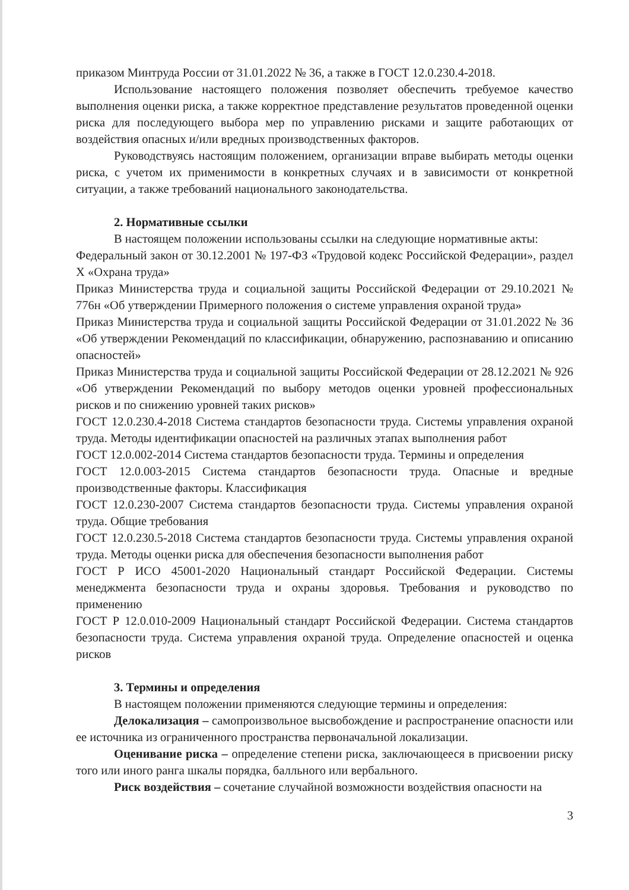приказом Минтруда России от 31.01.2022 № 36, а также в ГОСТ 12.0.230.4-2018.
Использование настоящего положения позволяет обеспечить требуемое качество выполнения оценки риска, а также корректное представление результатов проведенной оценки риска для последующего выбора мер по управлению рисками и защите работающих от воздействия опасных и/или вредных производственных факторов.
Руководствуясь настоящим положением, организации вправе выбирать методы оценки риска, с учетом их применимости в конкретных случаях и в зависимости от конкретной ситуации, а также требований национального законодательства.
2. Нормативные ссылки
В настоящем положении использованы ссылки на следующие нормативные акты:
Федеральный закон от 30.12.2001 № 197-ФЗ «Трудовой кодекс Российской Федерации», раздел X «Охрана труда»
Приказ Министерства труда и социальной защиты Российской Федерации от 29.10.2021 № 776н «Об утверждении Примерного положения о системе управления охраной труда»
Приказ Министерства труда и социальной защиты Российской Федерации от 31.01.2022 № 36 «Об утверждении Рекомендаций по классификации, обнаружению, распознаванию и описанию опасностей»
Приказ Министерства труда и социальной защиты Российской Федерации от 28.12.2021 № 926 «Об утверждении Рекомендаций по выбору методов оценки уровней профессиональных рисков и по снижению уровней таких рисков»
ГОСТ 12.0.230.4-2018 Система стандартов безопасности труда. Системы управления охраной труда. Методы идентификации опасностей на различных этапах выполнения работ
ГОСТ 12.0.002-2014 Система стандартов безопасности труда. Термины и определения
ГОСТ 12.0.003-2015 Система стандартов безопасности труда. Опасные и вредные производственные факторы. Классификация
ГОСТ 12.0.230-2007 Система стандартов безопасности труда. Системы управления охраной труда. Общие требования
ГОСТ 12.0.230.5-2018 Система стандартов безопасности труда. Системы управления охраной труда. Методы оценки риска для обеспечения безопасности выполнения работ
ГОСТ Р ИСО 45001-2020 Национальный стандарт Российской Федерации. Системы менеджмента безопасности труда и охраны здоровья. Требования и руководство по применению
ГОСТ Р 12.0.010-2009 Национальный стандарт Российской Федерации. Система стандартов безопасности труда. Система управления охраной труда. Определение опасностей и оценка рисков
3. Термины и определения
В настоящем положении применяются следующие термины и определения:
Делокализация – самопроизвольное высвобождение и распространение опасности или ее источника из ограниченного пространства первоначальной локализации.
Оценивание риска – определение степени риска, заключающееся в присвоении риску того или иного ранга шкалы порядка, балльного или вербального.
Риск воздействия – сочетание случайной возможности воздействия опасности на
3